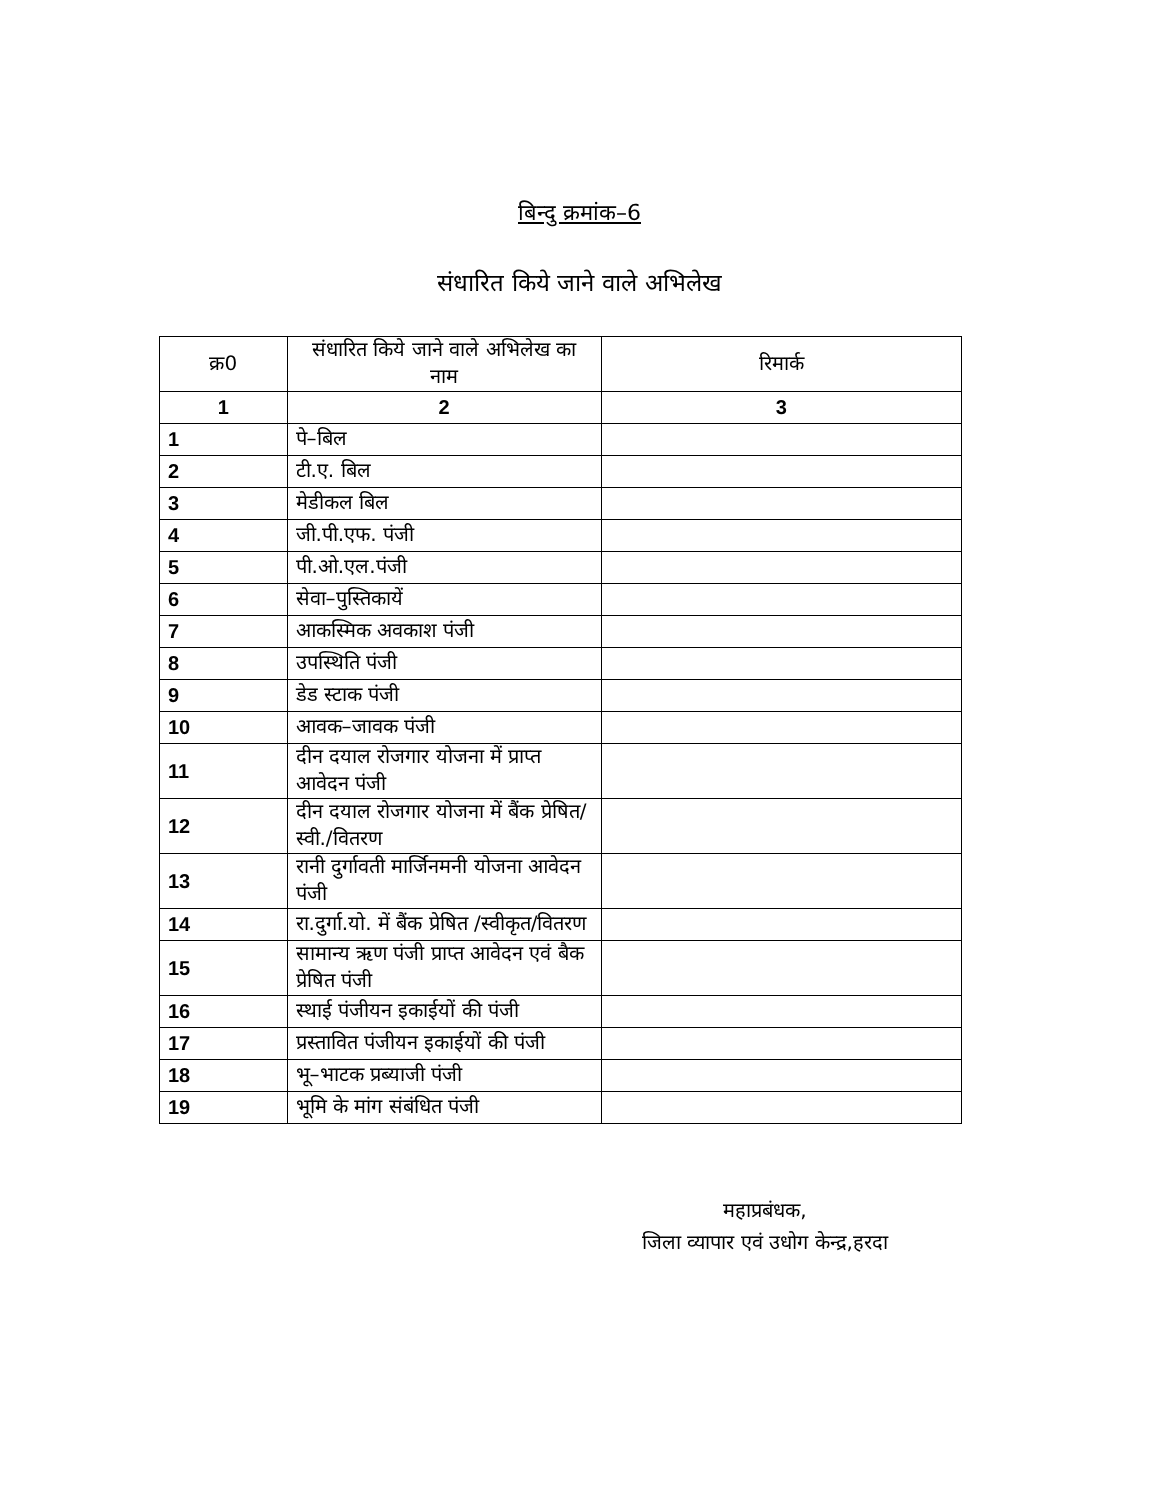बिन्दु क्रमांक–6
संधारित किये जाने वाले अभिलेख
| क्र0 | संधारित किये जाने वाले अभिलेख का नाम | रिमार्क |
| --- | --- | --- |
| 1 | 2 | 3 |
| 1 | पे–बिल | |
| 2 | टी.ए. बिल | |
| 3 | मेडीकल बिल | |
| 4 | जी.पी.एफ. पंजी | |
| 5 | पी.ओ.एल.पंजी | |
| 6 | सेवा–पुस्तिकायें | |
| 7 | आकस्मिक अवकाश पंजी | |
| 8 | उपस्थिति पंजी | |
| 9 | डेड स्टाक पंजी | |
| 10 | आवक–जावक पंजी | |
| 11 | दीन दयाल रोजगार योजना में प्राप्त आवेदन पंजी | |
| 12 | दीन दयाल रोजगार योजना में बैंक प्रेषित/स्वी./वितरण | |
| 13 | रानी दुर्गावती मार्जिनमनी योजना आवेदन पंजी | |
| 14 | रा.दुर्गा.यो. में बैंक प्रेषित /स्वीकृत/वितरण | |
| 15 | सामान्य ऋण पंजी प्राप्त आवेदन एवं बैक प्रेषित पंजी | |
| 16 | स्थाई पंजीयन इकाईयों की पंजी | |
| 17 | प्रस्तावित पंजीयन इकाईयों की पंजी | |
| 18 | भू–भाटक प्रब्याजी पंजी | |
| 19 | भूमि के मांग संबंधित पंजी | |
महाप्रबंधक,
जिला व्यापार एवं उधोग केन्द्र,हरदा